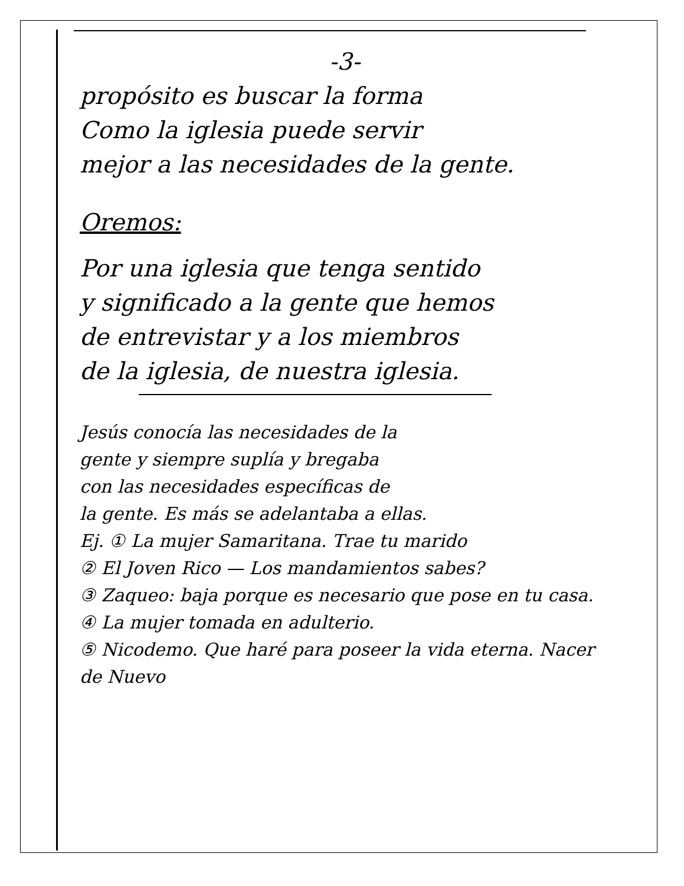-3-
propósito es buscar la forma
Como la iglesia puede servir
mejor a las necesidades de la gente.
Oremos:
Por una iglesia que tenga sentido
y significado a la gente que hemos
de entrevistar y a los miembros
de la iglesia, de nuestra iglesia.
Jesús conocía las necesidades de la
gente y siempre suplía y bregaba
con las necesidades específicas de
la gente. Es más se adelantaba a ellas.
Ej. ① La mujer Samaritana. Trae tu marido
② El Joven Rico — Los mandamientos sabes?
③ Zaqueo: baja porque es necesario que pose en tu casa.
④ La mujer tomada en adulterio.
⑤ Nicodemo. Que haré para poseer la vida eterna. Nacer de Nuevo